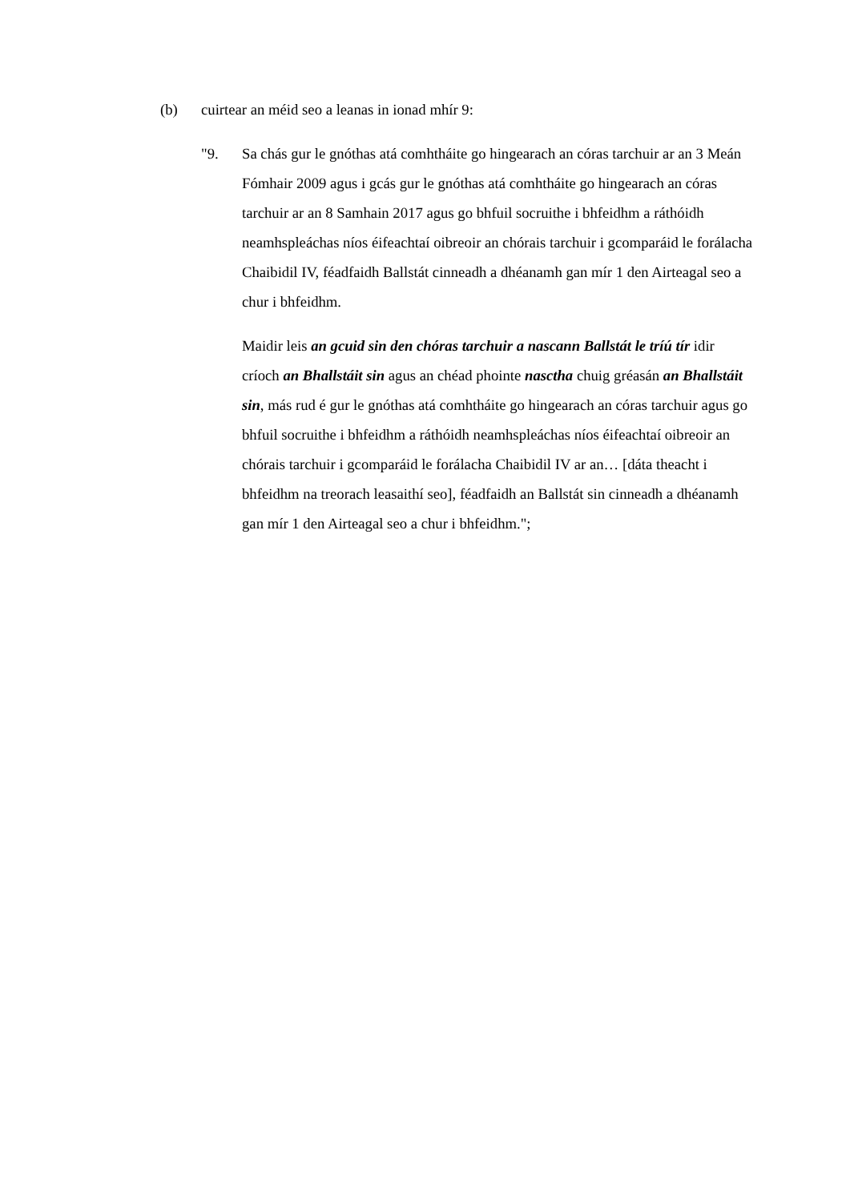(b) cuirtear an méid seo a leanas in ionad mhír 9:
"9. Sa chás gur le gnóthas atá comhtháite go hingearach an córas tarchuir ar an 3 Meán Fómhair 2009 agus i gcás gur le gnóthas atá comhtháite go hingearach an córas tarchuir ar an 8 Samhain 2017 agus go bhfuil socruithe i bhfeidhm a ráthóidh neamhspleáchas níos éifeachtaí oibreoir an chórais tarchuir i gcomparáid le forálacha Chaibidil IV, féadfaidh Ballstát cinneadh a dhéanamh gan mír 1 den Airteagal seo a chur i bhfeidhm.
Maidir leis an gcuid sin den chóras tarchuir a nascann Ballstát le tríú tír idir críoch an Bhallstáit sin agus an chéad phointe nasctha chuig gréasán an Bhallstáit sin, más rud é gur le gnóthas atá comhtháite go hingearach an córas tarchuir agus go bhfuil socruithe i bhfeidhm a ráthóidh neamhspleáchas níos éifeachtaí oibreoir an chórais tarchuir i gcomparáid le forálacha Chaibidil IV ar an… [dáta theacht i bhfeidhm na treorach leasaithí seo], féadfaidh an Ballstát sin cinneadh a dhéanamh gan mír 1 den Airteagal seo a chur i bhfeidhm.";